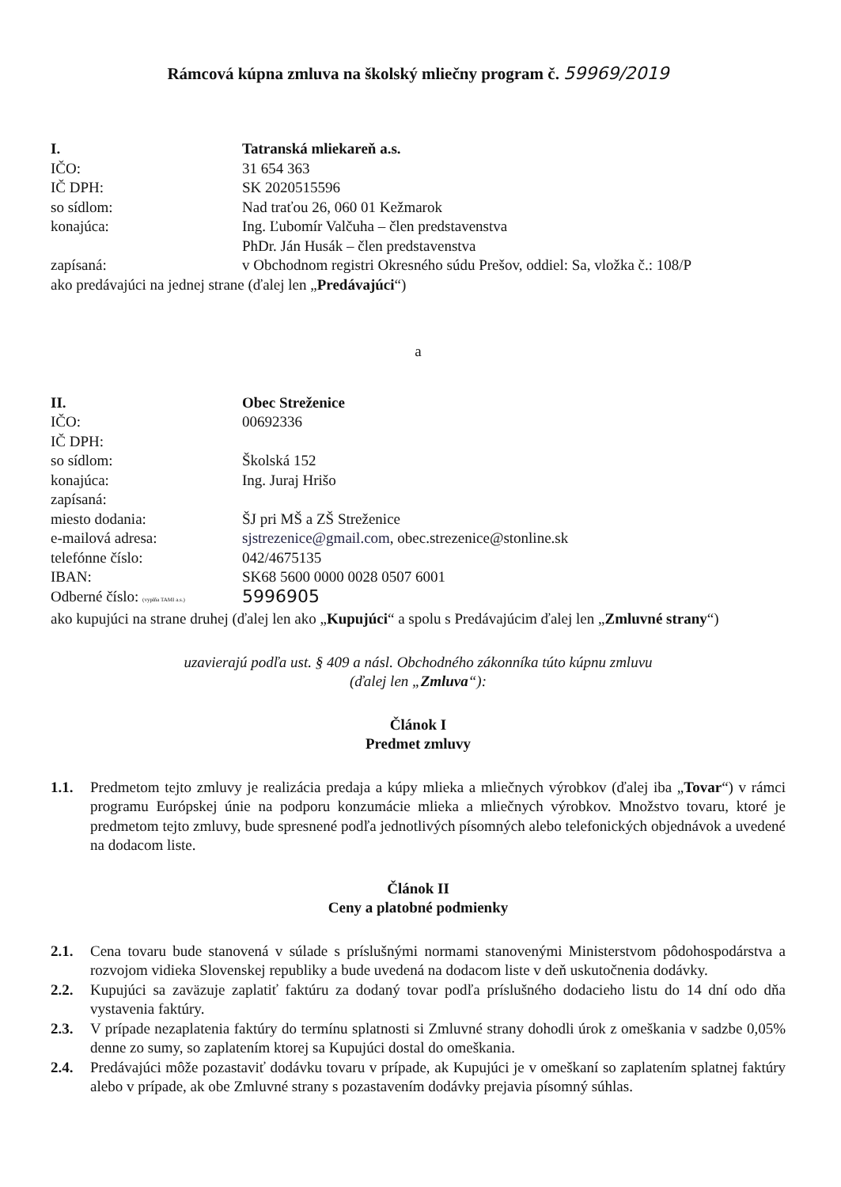Rámcová kúpna zmluva na školský mliečny program č. 59969/2019
I. Tatranská mliekareň a.s.
IČO: 31 654 363
IČ DPH: SK 2020515596
so sídlom: Nad traťou 26, 060 01 Kežmarok
konajúca: Ing. Ľubomír Valčuha – člen predstavenstva
PhDr. Ján Husák – člen predstavenstva
zapísaná: v Obchodnom registri Okresného súdu Prešov, oddiel: Sa, vložka č.: 108/P
ako predávajúci na jednej strane (ďalej len „Predávajúci“)
a
II. Obec Streženice
IČO: 00692336
IČ DPH:
so sídlom: Školská 152
konajúca: Ing. Juraj Hrišo
zapísaná:
miesto dodania: ŠJ pri MŠ a ZŠ Streženice
e-mailová adresa: sjstrezenice@gmail.com, obec.strezenice@stonline.sk
telefónne číslo: 042/4675135
IBAN: SK68 5600 0000 0028 0507 6001
Odberné číslo: (vyplňa TAMI a.s.) 5996905
ako kupujúci na strane druhej (ďalej len ako „Kupujúci“ a spolu s Predávajúcim ďalej len „Zmluvné strany“)
uzavierajú podľa ust. § 409 a násl. Obchodného zákonníka túto kúpnu zmluvu
(ďalej len „Zmluva“):
Článok I
Predmet zmluvy
1.1. Predmetom tejto zmluvy je realizácia predaja a kúpy mlieka a mliečnych výrobkov (ďalej iba „Tovar“) v rámci programu Európskej únie na podporu konzumácie mlieka a mliečnych výrobkov. Množstvo tovaru, ktoré je predmetom tejto zmluvy, bude spresnené podľa jednotlivých písomných alebo telefonických objednávok a uvedené na dodacom liste.
Článok II
Ceny a platobné podmienky
2.1. Cena tovaru bude stanovená v súlade s príslušnými normami stanovenými Ministerstvom pôdohospodárstva a rozvojom vidieka Slovenskej republiky a bude uvedená na dodacom liste v deň uskutočnenia dodávky.
2.2. Kupujúci sa zaväzuje zaplatiť faktúru za dodaný tovar podľa príslušného dodacieho listu do 14 dní odo dňa vystavenia faktúry.
2.3. V prípade nezaplatenia faktúry do termínu splatnosti si Zmluvné strany dohodli úrok z omeškania v sadzbe 0,05% denne zo sumy, so zaplatením ktorej sa Kupujúci dostal do omeškania.
2.4. Predávajúci môže pozastaviť dodávku tovaru v prípade, ak Kupujúci je v omeškaní so zaplatením splatnej faktúry alebo v prípade, ak obe Zmluvné strany s pozastavením dodávky prejavia písomný súhlas.